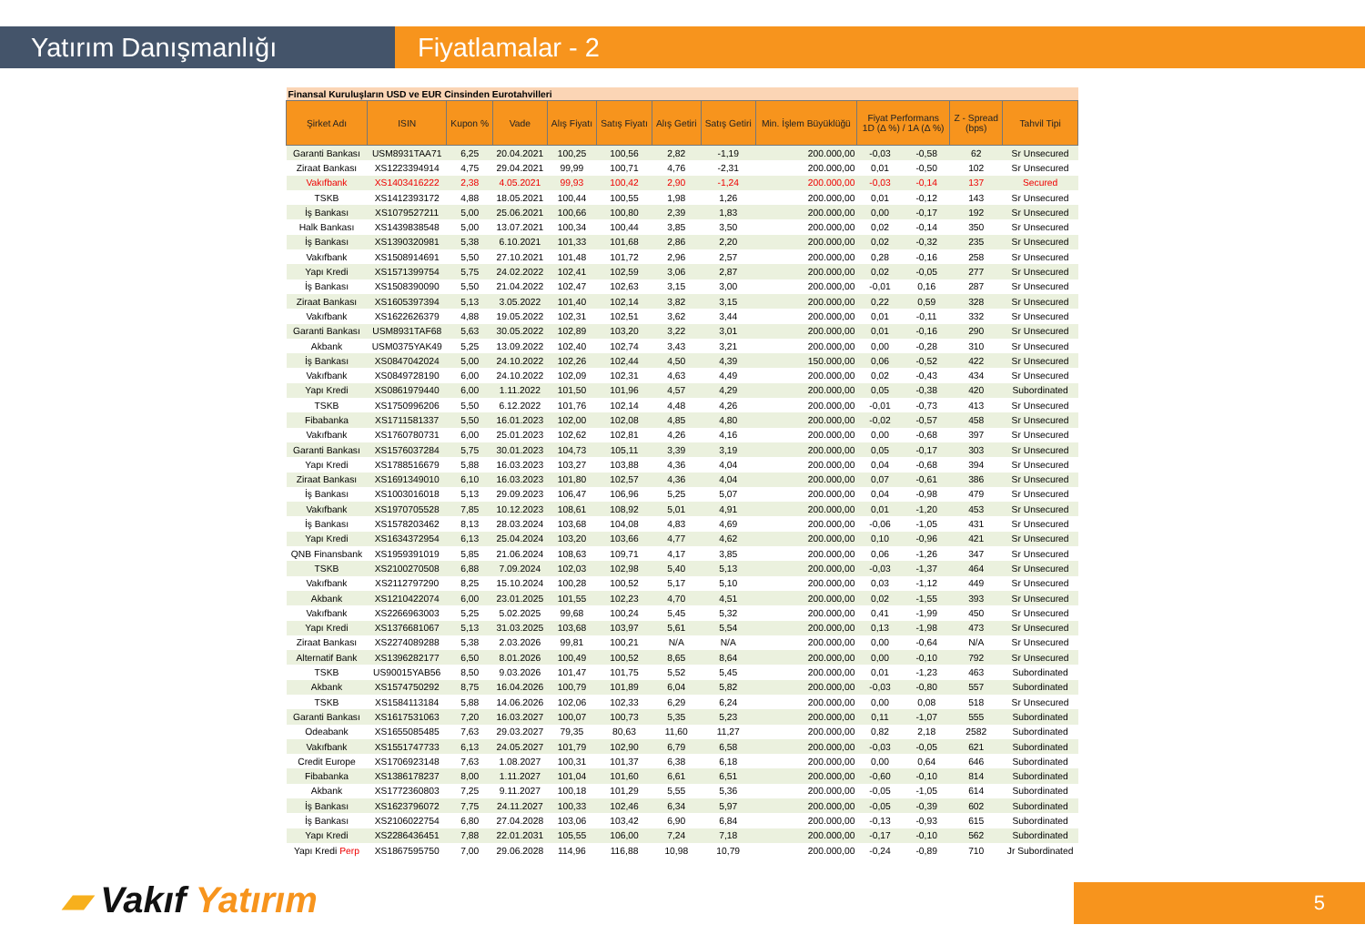Yatırım Danışmanlığı Fiyatlamalar - 2
| Finansal Kuruluşların USD ve EUR Cinsinden Eurotahvilleri | | | | | | | | | | | | |
| Şirket Adı | ISIN | Kupon % | Vade | Alış Fiyatı | Satış Fiyatı | Alış Getiri | Satış Getiri | Min. İşlem Büyüklüğü | Fiyat Performans 1D (Δ %) / 1A (Δ %) | | Z - Spread (bps) | Tahvil Tipi |
| Garanti Bankası | USM8931TAA71 | 6,25 | 20.04.2021 | 100,25 | 100,56 | 2,82 | -1,19 | 200.000,00 | -0,03 | -0,58 | 62 | Sr Unsecured |
| Ziraat Bankası | XS1223394914 | 4,75 | 29.04.2021 | 99,99 | 100,71 | 4,76 | -2,31 | 200.000,00 | 0,01 | -0,50 | 102 | Sr Unsecured |
| Vakıfbank | XS1403416222 | 2,38 | 4.05.2021 | 99,93 | 100,42 | 2,90 | -1,24 | 200.000,00 | -0,03 | -0,14 | 137 | Secured |
| TSKB | XS1412393172 | 4,88 | 18.05.2021 | 100,44 | 100,55 | 1,98 | 1,26 | 200.000,00 | 0,01 | -0,12 | 143 | Sr Unsecured |
| İş Bankası | XS1079527211 | 5,00 | 25.06.2021 | 100,66 | 100,80 | 2,39 | 1,83 | 200.000,00 | 0,00 | -0,17 | 192 | Sr Unsecured |
| Halk Bankası | XS1439838548 | 5,00 | 13.07.2021 | 100,34 | 100,44 | 3,85 | 3,50 | 200.000,00 | 0,02 | -0,14 | 350 | Sr Unsecured |
| İş Bankası | XS1390320981 | 5,38 | 6.10.2021 | 101,33 | 101,68 | 2,86 | 2,20 | 200.000,00 | 0,02 | -0,32 | 235 | Sr Unsecured |
| Vakıfbank | XS1508914691 | 5,50 | 27.10.2021 | 101,48 | 101,72 | 2,96 | 2,57 | 200.000,00 | 0,28 | -0,16 | 258 | Sr Unsecured |
| Yapı Kredi | XS1571399754 | 5,75 | 24.02.2022 | 102,41 | 102,59 | 3,06 | 2,87 | 200.000,00 | 0,02 | -0,05 | 277 | Sr Unsecured |
| İş Bankası | XS1508390090 | 5,50 | 21.04.2022 | 102,47 | 102,63 | 3,15 | 3,00 | 200.000,00 | -0,01 | 0,16 | 287 | Sr Unsecured |
| Ziraat Bankası | XS1605397394 | 5,13 | 3.05.2022 | 101,40 | 102,14 | 3,82 | 3,15 | 200.000,00 | 0,22 | 0,59 | 328 | Sr Unsecured |
| Vakıfbank | XS1622626379 | 4,88 | 19.05.2022 | 102,31 | 102,51 | 3,62 | 3,44 | 200.000,00 | 0,01 | -0,11 | 332 | Sr Unsecured |
| Garanti Bankası | USM8931TAF68 | 5,63 | 30.05.2022 | 102,89 | 103,20 | 3,22 | 3,01 | 200.000,00 | 0,01 | -0,16 | 290 | Sr Unsecured |
| Akbank | USM0375YAK49 | 5,25 | 13.09.2022 | 102,40 | 102,74 | 3,43 | 3,21 | 200.000,00 | 0,00 | -0,28 | 310 | Sr Unsecured |
| İş Bankası | XS0847042024 | 5,00 | 24.10.2022 | 102,26 | 102,44 | 4,50 | 4,39 | 150.000,00 | 0,06 | -0,52 | 422 | Sr Unsecured |
| Vakıfbank | XS0849728190 | 6,00 | 24.10.2022 | 102,09 | 102,31 | 4,63 | 4,49 | 200.000,00 | 0,02 | -0,43 | 434 | Sr Unsecured |
| Yapı Kredi | XS0861979440 | 6,00 | 1.11.2022 | 101,50 | 101,96 | 4,57 | 4,29 | 200.000,00 | 0,05 | -0,38 | 420 | Subordinated |
| TSKB | XS1750996206 | 5,50 | 6.12.2022 | 101,76 | 102,14 | 4,48 | 4,26 | 200.000,00 | -0,01 | -0,73 | 413 | Sr Unsecured |
| Fibabanka | XS1711581337 | 5,50 | 16.01.2023 | 102,00 | 102,08 | 4,85 | 4,80 | 200.000,00 | -0,02 | -0,57 | 458 | Sr Unsecured |
| Vakıfbank | XS1760780731 | 6,00 | 25.01.2023 | 102,62 | 102,81 | 4,26 | 4,16 | 200.000,00 | 0,00 | -0,68 | 397 | Sr Unsecured |
| Garanti Bankası | XS1576037284 | 5,75 | 30.01.2023 | 104,73 | 105,11 | 3,39 | 3,19 | 200.000,00 | 0,05 | -0,17 | 303 | Sr Unsecured |
| Yapı Kredi | XS1788516679 | 5,88 | 16.03.2023 | 103,27 | 103,88 | 4,36 | 4,04 | 200.000,00 | 0,04 | -0,68 | 394 | Sr Unsecured |
| Ziraat Bankası | XS1691349010 | 6,10 | 16.03.2023 | 101,80 | 102,57 | 4,36 | 4,04 | 200.000,00 | 0,07 | -0,61 | 386 | Sr Unsecured |
| İş Bankası | XS1003016018 | 5,13 | 29.09.2023 | 106,47 | 106,96 | 5,25 | 5,07 | 200.000,00 | 0,04 | -0,98 | 479 | Sr Unsecured |
| Vakıfbank | XS1970705528 | 7,85 | 10.12.2023 | 108,61 | 108,92 | 5,01 | 4,91 | 200.000,00 | 0,01 | -1,20 | 453 | Sr Unsecured |
| İş Bankası | XS1578203462 | 8,13 | 28.03.2024 | 103,68 | 104,08 | 4,83 | 4,69 | 200.000,00 | -0,06 | -1,05 | 431 | Sr Unsecured |
| Yapı Kredi | XS1634372954 | 6,13 | 25.04.2024 | 103,20 | 103,66 | 4,77 | 4,62 | 200.000,00 | 0,10 | -0,96 | 421 | Sr Unsecured |
| QNB Finansbank | XS1959391019 | 5,85 | 21.06.2024 | 108,63 | 109,71 | 4,17 | 3,85 | 200.000,00 | 0,06 | -1,26 | 347 | Sr Unsecured |
| TSKB | XS2100270508 | 6,88 | 7.09.2024 | 102,03 | 102,98 | 5,40 | 5,13 | 200.000,00 | -0,03 | -1,37 | 464 | Sr Unsecured |
| Vakıfbank | XS2112797290 | 8,25 | 15.10.2024 | 100,28 | 100,52 | 5,17 | 5,10 | 200.000,00 | 0,03 | -1,12 | 449 | Sr Unsecured |
| Akbank | XS1210422074 | 6,00 | 23.01.2025 | 101,55 | 102,23 | 4,70 | 4,51 | 200.000,00 | 0,02 | -1,55 | 393 | Sr Unsecured |
| Vakıfbank | XS2266963003 | 5,25 | 5.02.2025 | 99,68 | 100,24 | 5,45 | 5,32 | 200.000,00 | 0,41 | -1,99 | 450 | Sr Unsecured |
| Yapı Kredi | XS1376681067 | 5,13 | 31.03.2025 | 103,68 | 103,97 | 5,61 | 5,54 | 200.000,00 | 0,13 | -1,98 | 473 | Sr Unsecured |
| Ziraat Bankası | XS2274089288 | 5,38 | 2.03.2026 | 99,81 | 100,21 | N/A | N/A | 200.000,00 | 0,00 | -0,64 | N/A | Sr Unsecured |
| Alternatif Bank | XS1396282177 | 6,50 | 8.01.2026 | 100,49 | 100,52 | 8,65 | 8,64 | 200.000,00 | 0,00 | -0,10 | 792 | Sr Unsecured |
| TSKB | US90015YAB56 | 8,50 | 9.03.2026 | 101,47 | 101,75 | 5,52 | 5,45 | 200.000,00 | 0,01 | -1,23 | 463 | Subordinated |
| Akbank | XS1574750292 | 8,75 | 16.04.2026 | 100,79 | 101,89 | 6,04 | 5,82 | 200.000,00 | -0,03 | -0,80 | 557 | Subordinated |
| TSKB | XS1584113184 | 5,88 | 14.06.2026 | 102,06 | 102,33 | 6,29 | 6,24 | 200.000,00 | 0,00 | 0,08 | 518 | Sr Unsecured |
| Garanti Bankası | XS1617531063 | 7,20 | 16.03.2027 | 100,07 | 100,73 | 5,35 | 5,23 | 200.000,00 | 0,11 | -1,07 | 555 | Subordinated |
| Odeabank | XS1655085485 | 7,63 | 29.03.2027 | 79,35 | 80,63 | 11,60 | 11,27 | 200.000,00 | 0,82 | 2,18 | 2582 | Subordinated |
| Vakıfbank | XS1551747733 | 6,13 | 24.05.2027 | 101,79 | 102,90 | 6,79 | 6,58 | 200.000,00 | -0,03 | -0,05 | 621 | Subordinated |
| Credit Europe | XS1706923148 | 7,63 | 1.08.2027 | 100,31 | 101,37 | 6,38 | 6,18 | 200.000,00 | 0,00 | 0,64 | 646 | Subordinated |
| Fibabanka | XS1386178237 | 8,00 | 1.11.2027 | 101,04 | 101,60 | 6,61 | 6,51 | 200.000,00 | -0,60 | -0,10 | 814 | Subordinated |
| Akbank | XS1772360803 | 7,25 | 9.11.2027 | 100,18 | 101,29 | 5,55 | 5,36 | 200.000,00 | -0,05 | -1,05 | 614 | Subordinated |
| İş Bankası | XS1623796072 | 7,75 | 24.11.2027 | 100,33 | 102,46 | 6,34 | 5,97 | 200.000,00 | -0,05 | -0,39 | 602 | Subordinated |
| İş Bankası | XS2106022754 | 6,80 | 27.04.2028 | 103,06 | 103,42 | 6,90 | 6,84 | 200.000,00 | -0,13 | -0,93 | 615 | Subordinated |
| Yapı Kredi | XS2286436451 | 7,88 | 22.01.2031 | 105,55 | 106,00 | 7,24 | 7,18 | 200.000,00 | -0,17 | -0,10 | 562 | Subordinated |
| Yapı Kredi Perp | XS1867595750 | 7,00 | 29.06.2028 | 114,96 | 116,88 | 10,98 | 10,79 | 200.000,00 | -0,24 | -0,89 | 710 | Jr Subordinated |
▰ Vakıf Yatırım 5